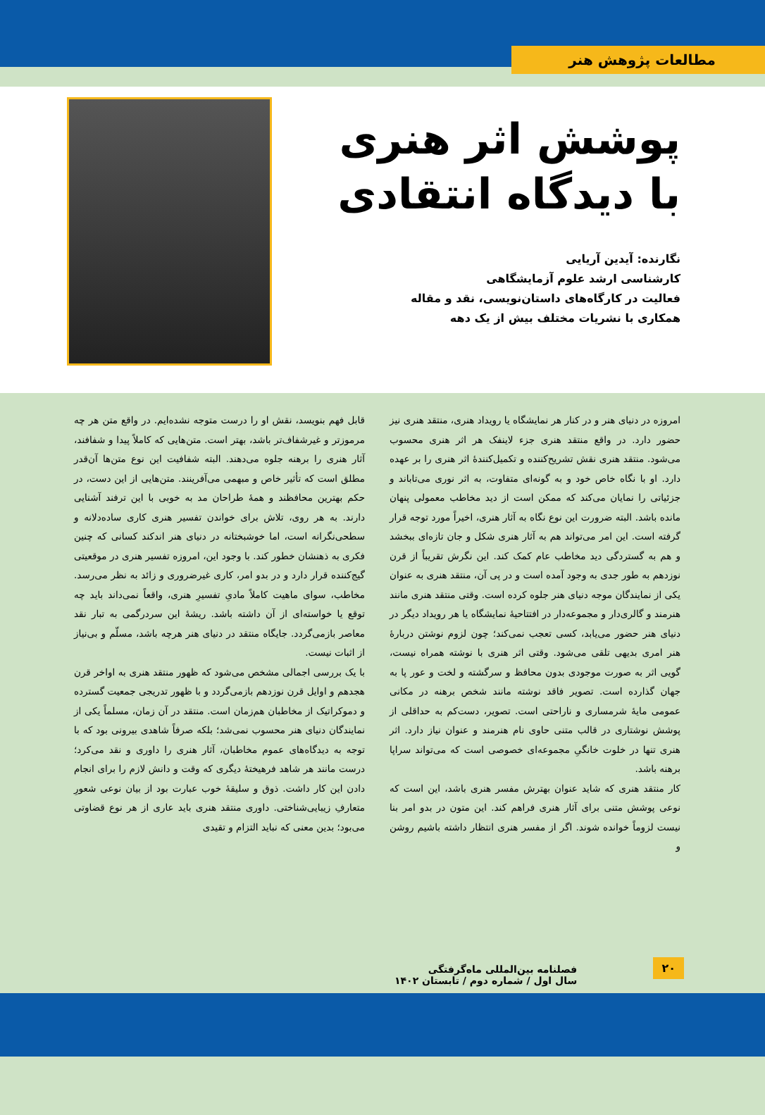مطالعات پژوهش هنر
پوشش اثر هنری با دیدگاه انتقادی
نگارنده: آیدین آریایی
کارشناسی ارشد علوم آزمایشگاهی
فعالیت در کارگاه‌های داستان‌نویسی، نقد و مقاله
همکاری با نشریات مختلف بیش از یک دهه
امروزه در دنیای هنر و در کنار هر نمایشگاه یا رویداد هنری، منتقد هنری نیز حضور دارد. در واقع منتقد هنری جزء لاینفک هر اثر هنری محسوب می‌شود. منتقد هنری نقش تشریح‌کننده و تکمیل‌کنندهٔ اثر هنری را بر عهده دارد. او با نگاه خاص خود و به گونه‌ای متفاوت، به اثر نوری می‌تاباند و جزئیاتی را نمایان می‌کند که ممکن است از دید مخاطب معمولی پنهان مانده باشد. البته ضرورت این نوع نگاه به آثار هنری، اخیراً مورد توجه قرار گرفته است. این امر می‌تواند هم به آثار هنری شکل و جان تازه‌ای ببخشد و هم به گستردگی دید مخاطب عام کمک کند. این نگرش تقریباً از قرن نوزدهم به طور جدی به وجود آمده است و در پی آن، منتقد هنری به عنوان یکی از نمایندگان موجه دنیای هنر جلوه کرده است. وقتی منتقد هنری مانند هنرمند و گالری‌دار و مجموعه‌دار در افتتاحیهٔ نمایشگاه یا هر رویداد دیگر در دنیای هنر حضور می‌یابد، کسی تعجب نمی‌کند؛ چون لزوم نوشتن دربارهٔ هنر امری بدیهی تلقی می‌شود. وقتی اثر هنری با نوشته همراه نیست، گویی اثر به صورت موجودی بدون محافظ و سرگشته و لخت و عور پا به جهان گذارده است. تصویر فاقد نوشته مانند شخص برهنه در مکانی عمومی مایهٔ شرمساری و ناراحتی است. تصویر، دست‌کم به حداقلی از پوشش نوشتاری در قالب متنی حاوی نام هنرمند و عنوان نیاز دارد. اثر هنری تنها در خلوت خانگیِ مجموعه‌ای خصوصی است که می‌تواند سراپا برهنه باشد.
کار منتقد هنری که شاید عنوان بهترش مفسر هنری باشد، این است که نوعی پوشش متنی برای آثار هنری فراهم کند. این متون در بدو امر بنا نیست لزوماً خوانده شوند. اگر از مفسر هنری انتظار داشته باشیم روشن و
قابل فهم بنویسد، نقش او را درست متوجه نشده‌ایم. در واقع متن هر چه مرموزتر و غیرشفاف‌تر باشد، بهتر است. متن‌هایی که کاملاً پیدا و شفافند، آثار هنری را برهنه جلوه می‌دهند. البته شفافیت این نوع متن‌ها آن‌قدر مطلق است که تأثیر خاص و مبهمی می‌آفرینند. متن‌هایی از این دست، در حکم بهترین محافظند و همهٔ طراحان مد به خوبی با این ترفند آشنایی دارند. به هر روی، تلاش برای خواندن تفسیر هنری کاری ساده‌دلانه و سطحی‌نگرانه است، اما خوشبختانه در دنیای هنر اندکند کسانی که چنین فکری به ذهنشان خطور کند. با وجود این، امروزه تفسیر هنری در موقعیتی گیج‌کننده قرار دارد و در بدو امر، کاری غیرضروری و زائد به نظر می‌رسد. مخاطب، سوای ماهیت کاملاً مادیِ تفسیرِ هنری، واقعاً نمی‌داند باید چه توقع یا خواسته‌ای از آن داشته باشد. ریشهٔ این سردرگمی به تبار نقد معاصر بازمی‌گردد. جایگاه منتقد در دنیای هنر هرچه باشد، مسلّم و بی‌نیاز از اثبات نیست.
با یک بررسی اجمالی مشخص می‌شود که ظهور منتقد هنری به اواخر قرن هجدهم و اوایل قرن نوزدهم بازمی‌گردد و با ظهور تدریجی جمعیت گسترده و دموکراتیک از مخاطبان هم‌زمان است. منتقد در آن زمان، مسلماً یکی از نمایندگان دنیای هنر محسوب نمی‌شد؛ بلکه صرفاً شاهدی بیرونی بود که با توجه به دیدگاه‌های عموم مخاطبان، آثار هنری را داوری و نقد می‌کرد؛ درست مانند هر شاهد فرهیختهٔ دیگری که وقت و دانش لازم را برای انجام دادن این کار داشت. ذوق و سلیقهٔ خوب عبارت بود از بیان نوعی شعورِ متعارفِ زیبایی‌شناختی. داوری منتقد هنری باید عاری از هر نوع قضاوتی می‌بود؛ بدین معنی که نباید التزام و تقیدی
۲۰
فصلنامه بین‌المللی ماه‌گرفتگی
سال اول / شماره دوم / تابستان ۱۴۰۲